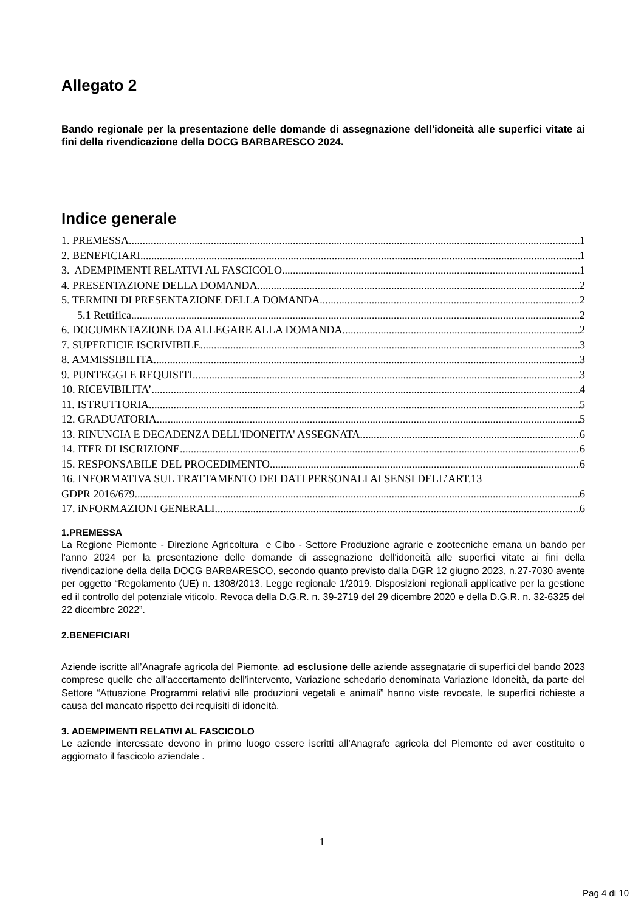Allegato 2
Bando regionale per la presentazione delle domande di assegnazione dell'idoneità alle superfici vitate ai fini della rivendicazione della DOCG BARBARESCO 2024.
Indice generale
1. PREMESSA 1
2. BENEFICIARI 1
3. ADEMPIMENTI RELATIVI AL FASCICOLO 1
4. PRESENTAZIONE DELLA DOMANDA 2
5. TERMINI DI PRESENTAZIONE DELLA DOMANDA 2
5.1 Rettifica 2
6. DOCUMENTAZIONE DA ALLEGARE ALLA DOMANDA 2
7. SUPERFICIE ISCRIVIBILE 3
8. AMMISSIBILITA 3
9. PUNTEGGI E REQUISITI 3
10. RICEVIBILITA’ 4
11. ISTRUTTORIA 5
12. GRADUATORIA 5
13. RINUNCIA E DECADENZA DELL'IDONEITA' ASSEGNATA 6
14. ITER DI ISCRIZIONE 6
15. RESPONSABILE DEL PROCEDIMENTO 6
16. INFORMATIVA SUL TRATTAMENTO DEI DATI PERSONALI AI SENSI DELL’ART.13
GDPR 2016/679 6
17. iNFORMAZIONI GENERALI 6
1.PREMESSA
La Regione Piemonte - Direzione Agricoltura e Cibo - Settore Produzione agrarie e zootecniche emana un bando per l’anno 2024 per la presentazione delle domande di assegnazione dell'idoneità alle superfici vitate ai fini della rivendicazione della della DOCG BARBARESCO, secondo quanto previsto dalla DGR 12 giugno 2023, n.27-7030 avente per oggetto “Regolamento (UE) n. 1308/2013. Legge regionale 1/2019. Disposizioni regionali applicative per la gestione ed il controllo del potenziale viticolo. Revoca della D.G.R. n. 39-2719 del 29 dicembre 2020 e della D.G.R. n. 32-6325 del 22 dicembre 2022”.
2.BENEFICIARI
Aziende iscritte all’Anagrafe agricola del Piemonte, ad esclusione delle aziende assegnatarie di superfici del bando 2023 comprese quelle che all’accertamento dell’intervento, Variazione schedario denominata Variazione Idoneità, da parte del Settore “Attuazione Programmi relativi alle produzioni vegetali e animali” hanno viste revocate, le superfici richieste a causa del mancato rispetto dei requisiti di idoneità.
3. ADEMPIMENTI RELATIVI AL FASCICOLO
Le aziende interessate devono in primo luogo essere iscritti all’Anagrafe agricola del Piemonte ed aver costituito o aggiornato il fascicolo aziendale .
1
Pag 4 di 10